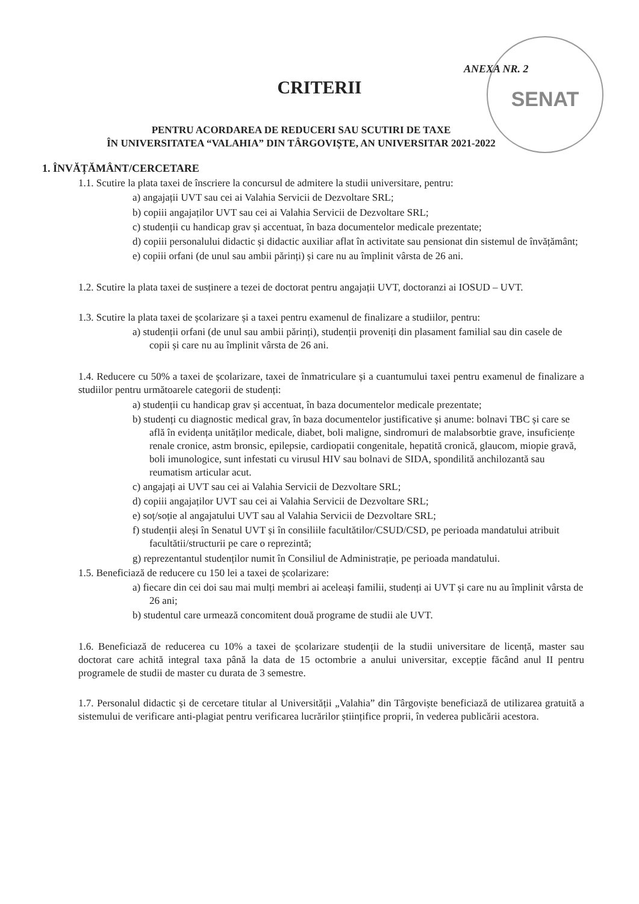SENAT
ANEXA NR. 2
CRITERII
PENTRU ACORDAREA DE REDUCERI SAU SCUTIRI DE TAXE
ÎN UNIVERSITATEA “VALAHIA” DIN TÂRGOVIȘTE, AN UNIVERSITAR 2021-2022
1. ÎNVĂȚĂMÂNT/CERCETARE
1.1. Scutire la plata taxei de înscriere la concursul de admitere la studii universitare, pentru:
a) angajații UVT sau cei ai Valahia Servicii de Dezvoltare SRL;
b) copiii angajaților UVT sau cei ai Valahia Servicii de Dezvoltare SRL;
c) studenții cu handicap grav și accentuat, în baza documentelor medicale prezentate;
d) copiii personalului didactic și didactic auxiliar aflat în activitate sau pensionat din sistemul de învățământ;
e) copiii orfani (de unul sau ambii părinți) și care nu au împlinit vârsta de 26 ani.
1.2. Scutire la plata taxei de susținere a tezei de doctorat pentru angajații UVT, doctoranzi ai IOSUD – UVT.
1.3. Scutire la plata taxei de școlarizare și a taxei pentru examenul de finalizare a studiilor, pentru:
a) studenții orfani (de unul sau ambii părinți), studenții proveniți din plasament familial sau din casele de copii și care nu au împlinit vârsta de 26 ani.
1.4. Reducere cu 50% a taxei de școlarizare, taxei de înmatriculare și a cuantumului taxei pentru examenul de finalizare a studiilor pentru următoarele categorii de studenți:
a) studenții cu handicap grav și accentuat, în baza documentelor medicale prezentate;
b) studenți cu diagnostic medical grav, în baza documentelor justificative și anume: bolnavi TBC și care se află în evidența unităților medicale, diabet, boli maligne, sindromuri de malabsorbtie grave, insuficiențe renale cronice, astm bronsic, epilepsie, cardiopatii congenitale, hepatită cronică, glaucom, miopie gravă, boli imunologice, sunt infestati cu virusul HIV sau bolnavi de SIDA, spondilită anchilozantă sau reumatism articular acut.
c) angajați ai UVT sau cei ai Valahia Servicii de Dezvoltare SRL;
d) copiii angajaților UVT sau cei ai Valahia Servicii de Dezvoltare SRL;
e) soț/soție al angajatului UVT sau al Valahia Servicii de Dezvoltare SRL;
f) studenții aleși în Senatul UVT și în consiliile facultătilor/CSUD/CSD, pe perioada mandatului atribuit facultătii/structurii pe care o reprezintă;
g) reprezentantul studenților numit în Consiliul de Administrație, pe perioada mandatului.
1.5. Beneficiază de reducere cu 150 lei a taxei de școlarizare:
a) fiecare din cei doi sau mai mulți membri ai aceleași familii, studenți ai UVT și care nu au împlinit vârsta de 26 ani;
b) studentul care urmează concomitent două programe de studii ale UVT.
1.6. Beneficiază de reducerea cu 10% a taxei de școlarizare studenții de la studii universitare de licență, master sau doctorat care achită integral taxa până la data de 15 octombrie a anului universitar, excepție făcând anul II pentru programele de studii de master cu durata de 3 semestre.
1.7. Personalul didactic și de cercetare titular al Universității „Valahia” din Târgoviște beneficiază de utilizarea gratuită a sistemului de verificare anti-plagiat pentru verificarea lucrărilor științifice proprii, în vederea publicării acestora.